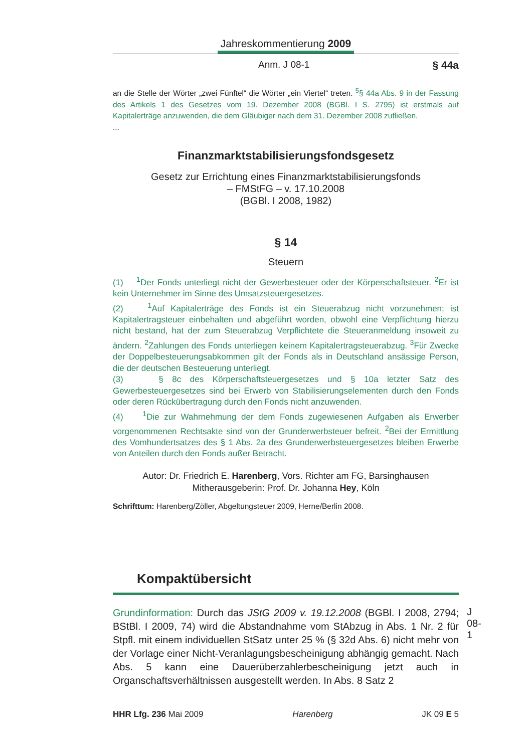Jahreskommentierung 2009
Anm. J 08-1 § 44a
an die Stelle der Wörter „zwei Fünftel“ die Wörter „ein Viertel“ treten. <sup>5</sup>§ 44a Abs. 9 in der Fassung des Artikels 1 des Gesetzes vom 19. Dezember 2008 (BGBl. I S. 2795) ist erstmals auf Kapitalerträge anzuwenden, die dem Gläubiger nach dem 31. Dezember 2008 zufließen.
...
Finanzmarktstabilisierungsfondsgesetz
Gesetz zur Errichtung eines Finanzmarktstabilisierungsfonds
– FMStFG – v. 17.10.2008
(BGBl. I 2008, 1982)
§ 14
Steuern
(1) <sup>1</sup>Der Fonds unterliegt nicht der Gewerbesteuer oder der Körperschaftsteuer. <sup>2</sup>Er ist kein Unternehmer im Sinne des Umsatzsteuergesetzes.
(2) <sup>1</sup>Auf Kapitalerträge des Fonds ist ein Steuerabzug nicht vorzunehmen; ist Kapitalertragsteuer einbehalten und abgeführt worden, obwohl eine Verpflichtung hierzu nicht bestand, hat der zum Steuerabzug Verpflichtete die Steueranmeldung insoweit zu ändern. <sup>2</sup>Zahlungen des Fonds unterliegen keinem Kapitalertragsteuerabzug. <sup>3</sup>Für Zwecke der Doppelbesteuerungsabkommen gilt der Fonds als in Deutschland ansässige Person, die der deutschen Besteuerung unterliegt.
(3) § 8c des Körperschaftsteuergesetzes und § 10a letzter Satz des Gewerbesteuergesetzes sind bei Erwerb von Stabilisierungselementen durch den Fonds oder deren Rückübertragung durch den Fonds nicht anzuwenden.
(4) <sup>1</sup>Die zur Wahrnehmung der dem Fonds zugewiesenen Aufgaben als Erwerber vorgenommenen Rechtsakte sind von der Grunderwerbsteuer befreit. <sup>2</sup>Bei der Ermittlung des Vomhundertsatzes des § 1 Abs. 2a des Grunderwerbsteuergesetzes bleiben Erwerbe von Anteilen durch den Fonds außer Betracht.
Autor: Dr. Friedrich E. Harenberg, Vors. Richter am FG, Barsinghausen
Mitherausgeberin: Prof. Dr. Johanna Hey, Köln
Schrifttum: Harenberg/Zöller, Abgeltungsteuer 2009, Herne/Berlin 2008.
Kompaktübersicht
J 08-1
Grundinformation: Durch das JStG 2009 v. 19.12.2008 (BGBl. I 2008, 2794; BStBl. I 2009, 74) wird die Abstandnahme vom StAbzug in Abs. 1 Nr. 2 für Stpfl. mit einem individuellen StSatz unter 25 % (§ 32d Abs. 6) nicht mehr von der Vorlage einer Nicht-Veranlagungsbescheinigung abhängig gemacht. Nach Abs. 5 kann eine Dauerüberzahlerbescheinigung jetzt auch in Organschaftsverhältnissen ausgestellt werden. In Abs. 8 Satz 2
HHR Lfg. 236 Mai 2009 Harenberg JK 09 E 5